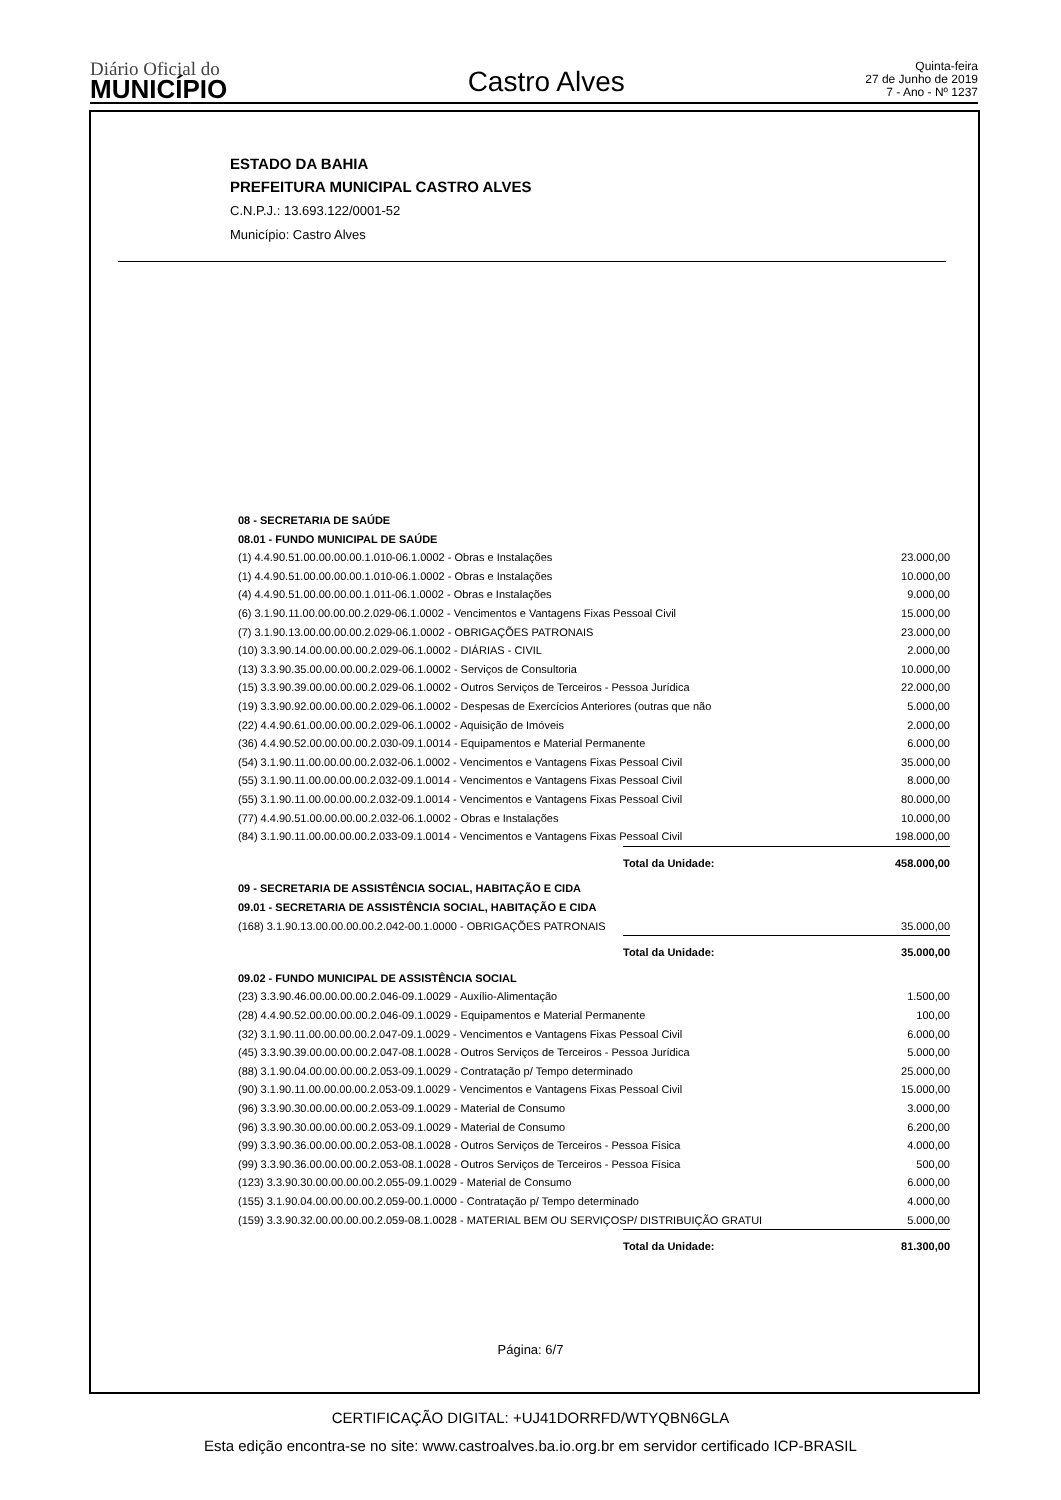Diário Oficial do
MUNICÍPIO
Castro Alves
Quinta-feira
27 de Junho de 2019
7 - Ano - Nº 1237
ESTADO DA BAHIA
PREFEITURA MUNICIPAL CASTRO ALVES
C.N.P.J.: 13.693.122/0001-52
Município: Castro Alves
| 08 - SECRETARIA DE SAÚDE | | |
| 08.01 - FUNDO MUNICIPAL DE SAÚDE | | |
| (1) 4.4.90.51.00.00.00.00.1.010-06.1.0002 - Obras e Instalações | | 23.000,00 |
| (1) 4.4.90.51.00.00.00.00.1.010-06.1.0002 - Obras e Instalações | | 10.000,00 |
| (4) 4.4.90.51.00.00.00.00.1.011-06.1.0002 - Obras e Instalações | | 9.000,00 |
| (6) 3.1.90.11.00.00.00.00.2.029-06.1.0002 - Vencimentos e Vantagens Fixas Pessoal Civil | | 15.000,00 |
| (7) 3.1.90.13.00.00.00.00.2.029-06.1.0002 - OBRIGAÇÕES PATRONAIS | | 23.000,00 |
| (10) 3.3.90.14.00.00.00.00.2.029-06.1.0002 - DIÁRIAS - CIVIL | | 2.000,00 |
| (13) 3.3.90.35.00.00.00.00.2.029-06.1.0002 - Serviços de Consultoria | | 10.000,00 |
| (15) 3.3.90.39.00.00.00.00.2.029-06.1.0002 - Outros Serviços de Terceiros - Pessoa Jurídica | | 22.000,00 |
| (19) 3.3.90.92.00.00.00.00.2.029-06.1.0002 - Despesas de Exercícios Anteriores (outras que não | | 5.000,00 |
| (22) 4.4.90.61.00.00.00.00.2.029-06.1.0002 - Aquisição de Imóveis | | 2.000,00 |
| (36) 4.4.90.52.00.00.00.00.2.030-09.1.0014 - Equipamentos e Material Permanente | | 6.000,00 |
| (54) 3.1.90.11.00.00.00.00.2.032-06.1.0002 - Vencimentos e Vantagens Fixas Pessoal Civil | | 35.000,00 |
| (55) 3.1.90.11.00.00.00.00.2.032-09.1.0014 - Vencimentos e Vantagens Fixas Pessoal Civil | | 8.000,00 |
| (55) 3.1.90.11.00.00.00.00.2.032-09.1.0014 - Vencimentos e Vantagens Fixas Pessoal Civil | | 80.000,00 |
| (77) 4.4.90.51.00.00.00.00.2.032-06.1.0002 - Obras e Instalações | | 10.000,00 |
| (84) 3.1.90.11.00.00.00.00.2.033-09.1.0014 - Vencimentos e Vantagens Fixas Pessoal Civil | | 198.000,00 |
| | Total da Unidade: | 458.000,00 |
| 09 - SECRETARIA DE ASSISTÊNCIA SOCIAL, HABITAÇÃO E CIDA | | |
| 09.01 - SECRETARIA DE ASSISTÊNCIA SOCIAL, HABITAÇÃO E CIDA | | |
| (168) 3.1.90.13.00.00.00.00.2.042-00.1.0000 - OBRIGAÇÕES PATRONAIS | | 35.000,00 |
| | Total da Unidade: | 35.000,00 |
| 09.02 - FUNDO MUNICIPAL DE ASSISTÊNCIA SOCIAL | | |
| (23) 3.3.90.46.00.00.00.00.2.046-09.1.0029 - Auxílio-Alimentação | | 1.500,00 |
| (28) 4.4.90.52.00.00.00.00.2.046-09.1.0029 - Equipamentos e Material Permanente | | 100,00 |
| (32) 3.1.90.11.00.00.00.00.2.047-09.1.0029 - Vencimentos e Vantagens Fixas Pessoal Civil | | 6.000,00 |
| (45) 3.3.90.39.00.00.00.00.2.047-08.1.0028 - Outros Serviços de Terceiros - Pessoa Jurídica | | 5.000,00 |
| (88) 3.1.90.04.00.00.00.00.2.053-09.1.0029 - Contratação p/ Tempo determinado | | 25.000,00 |
| (90) 3.1.90.11.00.00.00.00.2.053-09.1.0029 - Vencimentos e Vantagens Fixas Pessoal Civil | | 15.000,00 |
| (96) 3.3.90.30.00.00.00.00.2.053-09.1.0029 - Material de Consumo | | 3.000,00 |
| (96) 3.3.90.30.00.00.00.00.2.053-09.1.0029 - Material de Consumo | | 6.200,00 |
| (99) 3.3.90.36.00.00.00.00.2.053-08.1.0028 - Outros Serviços de Terceiros - Pessoa Física | | 4.000,00 |
| (99) 3.3.90.36.00.00.00.00.2.053-08.1.0028 - Outros Serviços de Terceiros - Pessoa Física | | 500,00 |
| (123) 3.3.90.30.00.00.00.00.2.055-09.1.0029 - Material de Consumo | | 6.000,00 |
| (155) 3.1.90.04.00.00.00.00.2.059-00.1.0000 - Contratação p/ Tempo determinado | | 4.000,00 |
| (159) 3.3.90.32.00.00.00.00.2.059-08.1.0028 - MATERIAL BEM OU SERVIÇOSP/ DISTRIBUIÇÃO GRATUI | | 5.000,00 |
| | Total da Unidade: | 81.300,00 |
Página: 6/7
CERTIFICAÇÃO DIGITAL: +UJ41DORRFD/WTYQBN6GLA
Esta edição encontra-se no site: www.castroalves.ba.io.org.br em servidor certificado ICP-BRASIL